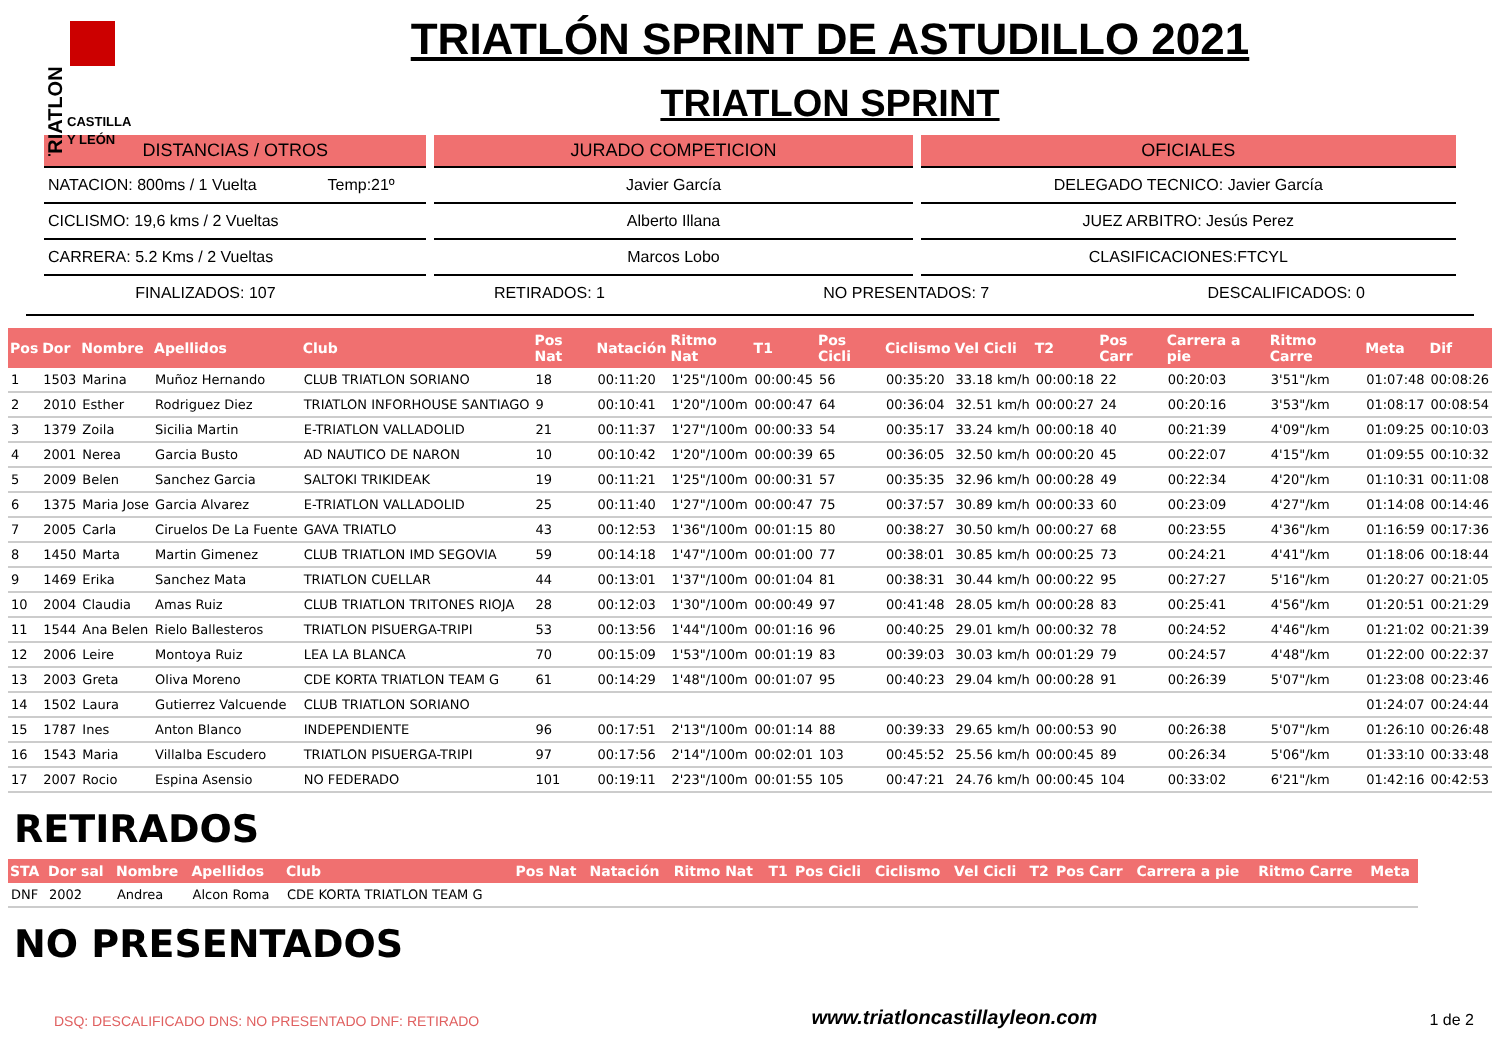TRIATLON
CASTILLA
Y LEÓN
TRIATLÓN SPRINT DE ASTUDILLO 2021
TRIATLON SPRINT
DISTANCIAS / OTROS
NATACION: 800ms / 1 Vuelta Temp:21º
CICLISMO: 19,6 kms / 2 Vueltas
CARRERA: 5.2 Kms / 2 Vueltas
JURADO COMPETICION
Javier García
Alberto Illana
Marcos Lobo
OFICIALES
DELEGADO TECNICO: Javier García
JUEZ ARBITRO: Jesús Perez
CLASIFICACIONES:FTCYL
FINALIZADOS: 107 RETIRADOS: 1 NO PRESENTADOS: 7 DESCALIFICADOS: 0
| Pos | Dor | Nombre | Apellidos | Club | Pos Nat | Natación | Ritmo Nat | T1 | Pos Cicli | Ciclismo | Vel Cicli | T2 | Pos Carr | Carrera a pie | Ritmo Carre | Meta | Dif |
| --- | --- | --- | --- | --- | --- | --- | --- | --- | --- | --- | --- | --- | --- | --- | --- | --- | --- |
| 1 | 1503 | Marina | Muñoz Hernando | CLUB TRIATLON SORIANO | 18 | 00:11:20 | 1'25"/100m | 00:00:45 | 56 | 00:35:20 | 33.18 km/h | 00:00:18 | 22 | 00:20:03 | 3'51"/km | 01:07:48 | 00:08:26 |
| 2 | 2010 | Esther | Rodriguez Diez | TRIATLON INFORHOUSE SANTIAGO | 9 | 00:10:41 | 1'20"/100m | 00:00:47 | 64 | 00:36:04 | 32.51 km/h | 00:00:27 | 24 | 00:20:16 | 3'53"/km | 01:08:17 | 00:08:54 |
| 3 | 1379 | Zoila | Sicilia Martin | E-TRIATLON VALLADOLID | 21 | 00:11:37 | 1'27"/100m | 00:00:33 | 54 | 00:35:17 | 33.24 km/h | 00:00:18 | 40 | 00:21:39 | 4'09"/km | 01:09:25 | 00:10:03 |
| 4 | 2001 | Nerea | Garcia Busto | AD NAUTICO DE NARON | 10 | 00:10:42 | 1'20"/100m | 00:00:39 | 65 | 00:36:05 | 32.50 km/h | 00:00:20 | 45 | 00:22:07 | 4'15"/km | 01:09:55 | 00:10:32 |
| 5 | 2009 | Belen | Sanchez Garcia | SALTOKI TRIKIDEAK | 19 | 00:11:21 | 1'25"/100m | 00:00:31 | 57 | 00:35:35 | 32.96 km/h | 00:00:28 | 49 | 00:22:34 | 4'20"/km | 01:10:31 | 00:11:08 |
| 6 | 1375 | Maria Jose | Garcia Alvarez | E-TRIATLON VALLADOLID | 25 | 00:11:40 | 1'27"/100m | 00:00:47 | 75 | 00:37:57 | 30.89 km/h | 00:00:33 | 60 | 00:23:09 | 4'27"/km | 01:14:08 | 00:14:46 |
| 7 | 2005 | Carla | Ciruelos De La Fuente | GAVA TRIATLO | 43 | 00:12:53 | 1'36"/100m | 00:01:15 | 80 | 00:38:27 | 30.50 km/h | 00:00:27 | 68 | 00:23:55 | 4'36"/km | 01:16:59 | 00:17:36 |
| 8 | 1450 | Marta | Martin Gimenez | CLUB TRIATLON IMD SEGOVIA | 59 | 00:14:18 | 1'47"/100m | 00:01:00 | 77 | 00:38:01 | 30.85 km/h | 00:00:25 | 73 | 00:24:21 | 4'41"/km | 01:18:06 | 00:18:44 |
| 9 | 1469 | Erika | Sanchez Mata | TRIATLON CUELLAR | 44 | 00:13:01 | 1'37"/100m | 00:01:04 | 81 | 00:38:31 | 30.44 km/h | 00:00:22 | 95 | 00:27:27 | 5'16"/km | 01:20:27 | 00:21:05 |
| 10 | 2004 | Claudia | Amas Ruiz | CLUB TRIATLON TRITONES RIOJA | 28 | 00:12:03 | 1'30"/100m | 00:00:49 | 97 | 00:41:48 | 28.05 km/h | 00:00:28 | 83 | 00:25:41 | 4'56"/km | 01:20:51 | 00:21:29 |
| 11 | 1544 | Ana Belen | Rielo Ballesteros | TRIATLON PISUERGA-TRIPI | 53 | 00:13:56 | 1'44"/100m | 00:01:16 | 96 | 00:40:25 | 29.01 km/h | 00:00:32 | 78 | 00:24:52 | 4'46"/km | 01:21:02 | 00:21:39 |
| 12 | 2006 | Leire | Montoya Ruiz | LEA LA BLANCA | 70 | 00:15:09 | 1'53"/100m | 00:01:19 | 83 | 00:39:03 | 30.03 km/h | 00:01:29 | 79 | 00:24:57 | 4'48"/km | 01:22:00 | 00:22:37 |
| 13 | 2003 | Greta | Oliva Moreno | CDE KORTA TRIATLON TEAM G | 61 | 00:14:29 | 1'48"/100m | 00:01:07 | 95 | 00:40:23 | 29.04 km/h | 00:00:28 | 91 | 00:26:39 | 5'07"/km | 01:23:08 | 00:23:46 |
| 14 | 1502 | Laura | Gutierrez Valcuende | CLUB TRIATLON SORIANO | | | | | | | | | | | | 01:24:07 | 00:24:44 |
| 15 | 1787 | Ines | Anton Blanco | INDEPENDIENTE | 96 | 00:17:51 | 2'13"/100m | 00:01:14 | 88 | 00:39:33 | 29.65 km/h | 00:00:53 | 90 | 00:26:38 | 5'07"/km | 01:26:10 | 00:26:48 |
| 16 | 1543 | Maria | Villalba Escudero | TRIATLON PISUERGA-TRIPI | 97 | 00:17:56 | 2'14"/100m | 00:02:01 | 103 | 00:45:52 | 25.56 km/h | 00:00:45 | 89 | 00:26:34 | 5'06"/km | 01:33:10 | 00:33:48 |
| 17 | 2007 | Rocio | Espina Asensio | NO FEDERADO | 101 | 00:19:11 | 2'23"/100m | 00:01:55 | 105 | 00:47:21 | 24.76 km/h | 00:00:45 | 104 | 00:33:02 | 6'21"/km | 01:42:16 | 00:42:53 |
RETIRADOS
| STA | Dor sal | Nombre | Apellidos | Club | Pos Nat | Natación | Ritmo Nat | T1 | Pos Cicli | Ciclismo | Vel Cicli | T2 | Pos Carr | Carrera a pie | Ritmo Carre | Meta |
| --- | --- | --- | --- | --- | --- | --- | --- | --- | --- | --- | --- | --- | --- | --- | --- | --- |
| DNF | 2002 | Andrea | Alcon Roma | CDE KORTA TRIATLON TEAM G | | | | | | | | | | | | |
NO PRESENTADOS
DSQ: DESCALIFICADO DNS: NO PRESENTADO DNF: RETIRADO www.triatloncastillayleon.com 1 de 2